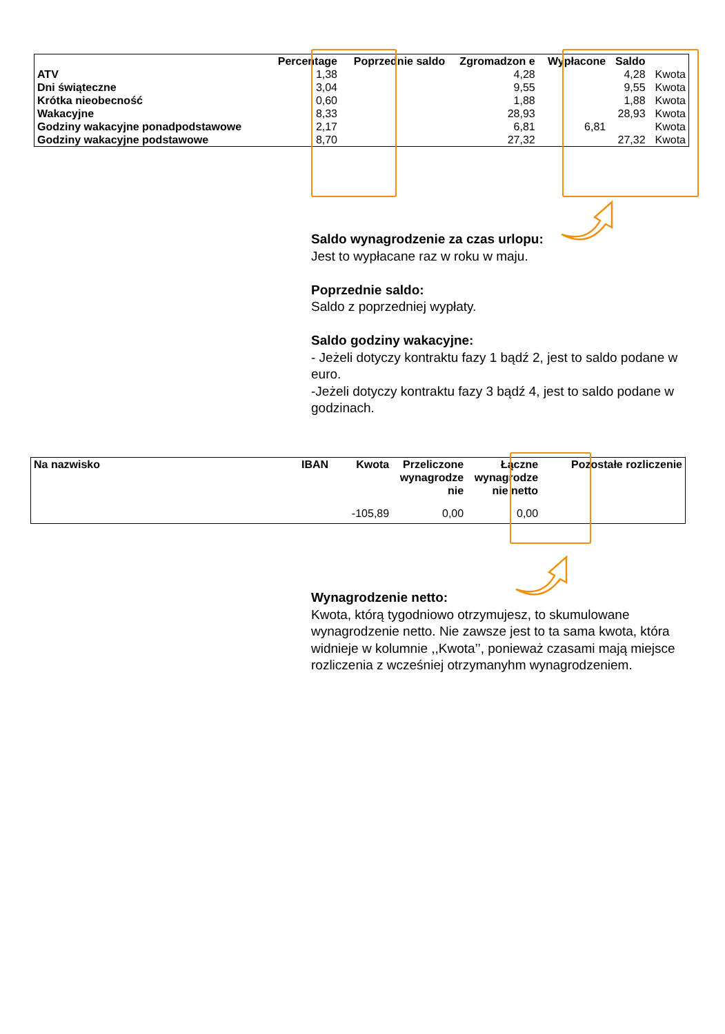| | Percentage | Poprzednie saldo | Zgromadzon e | Wypłacone | Saldo | |
| --- | --- | --- | --- | --- | --- | --- |
| ATV | 1,38 | | 4,28 | | 4,28 | Kwota |
| Dni świąteczne | 3,04 | | 9,55 | | 9,55 | Kwota |
| Krótka nieobecność | 0,60 | | 1,88 | | 1,88 | Kwota |
| Wakacyjne | 8,33 | | 28,93 | | 28,93 | Kwota |
| Godziny wakacyjne ponadpodstawowe | 2,17 | | 6,81 | 6,81 | | Kwota |
| Godziny wakacyjne podstawowe | 8,70 | | 27,32 | | 27,32 | Kwota |
Saldo wynagrodzenie za czas urlopu:
Jest to wypłacane raz w roku w maju.
Poprzednie saldo:
Saldo z poprzedniej wypłaty.
Saldo godziny wakacyjne:
- Jeżeli dotyczy kontraktu fazy 1 bądź 2, jest to saldo podane w euro.
-Jeżeli dotyczy kontraktu fazy 3 bądź 4, jest to saldo podane w godzinach.
| Na nazwisko | IBAN | Kwota | Przeliczone wynagrodze nie | Łączne wynagrodze nie netto | Pozostałe rozliczenie |
| --- | --- | --- | --- | --- | --- |
| | | -105,89 | 0,00 | 0,00 | |
Wynagrodzenie netto:
Kwota, którą tygodniowo otrzymujesz, to skumulowane wynagrodzenie netto. Nie zawsze jest to ta sama kwota, która widnieje w kolumnie ,,Kwota’’, ponieważ czasami mają miejsce rozliczenia z wcześniej otrzymanyhm wynagrodzeniem.